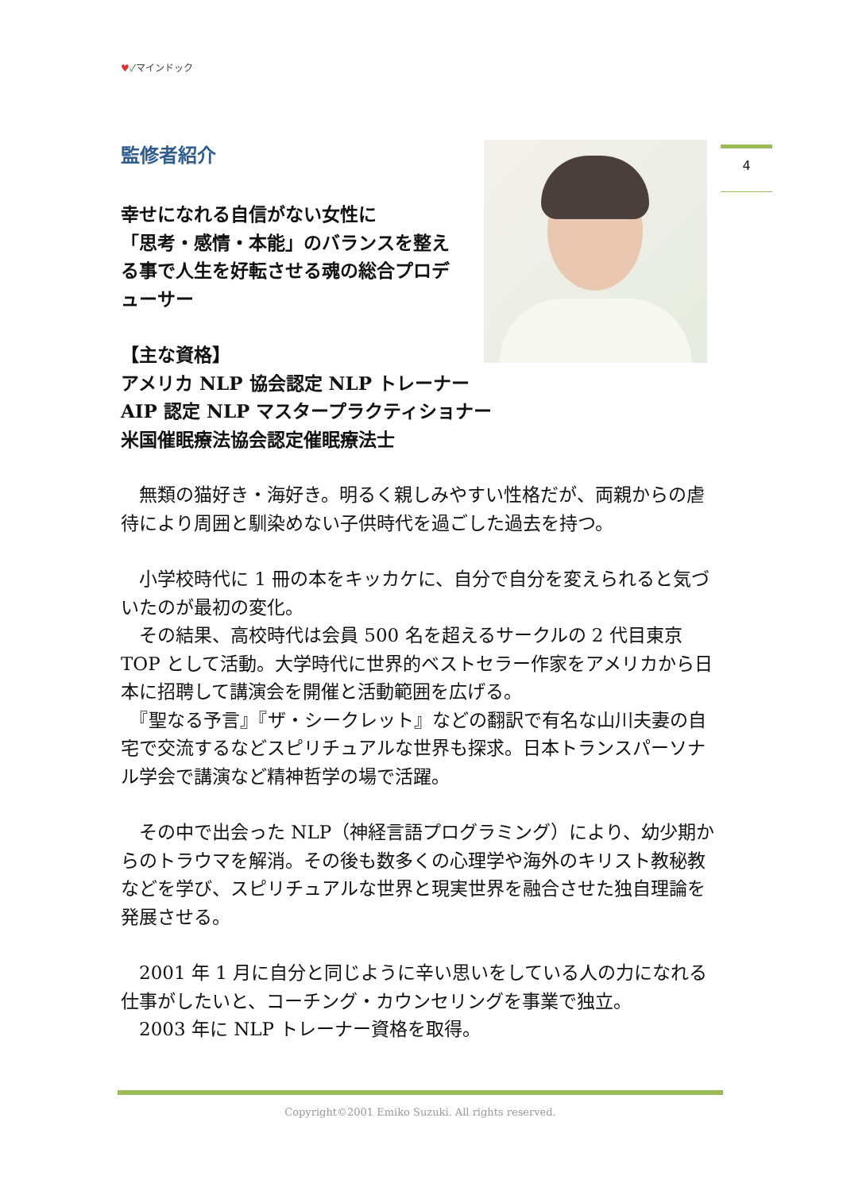♥✓マインドック
4
監修者紹介
幸せになれる自信がない女性に
「思考・感情・本能」のバランスを整える事で人生を好転させる魂の総合プロデューサー
【主な資格】
アメリカ NLP 協会認定 NLP トレーナー
AIP 認定 NLP マスタープラクティショナー
米国催眠療法協会認定催眠療法士
　無類の猫好き・海好き。明るく親しみやすい性格だが、両親からの虐待により周囲と馴染めない子供時代を過ごした過去を持つ。
　小学校時代に 1 冊の本をキッカケに、自分で自分を変えられると気づいたのが最初の変化。
　その結果、高校時代は会員 500 名を超えるサークルの 2 代目東京 TOP として活動。大学時代に世界的ベストセラー作家をアメリカから日本に招聘して講演会を開催と活動範囲を広げる。
　『聖なる予言』『ザ・シークレット』などの翻訳で有名な山川夫妻の自宅で交流するなどスピリチュアルな世界も探求。日本トランスパーソナル学会で講演など精神哲学の場で活躍。
　その中で出会った NLP（神経言語プログラミング）により、幼少期からのトラウマを解消。その後も数多くの心理学や海外のキリスト教秘教などを学び、スピリチュアルな世界と現実世界を融合させた独自理論を発展させる。
　2001 年 1 月に自分と同じように辛い思いをしている人の力になれる仕事がしたいと、コーチング・カウンセリングを事業で独立。
　2003 年に NLP トレーナー資格を取得。
Copyright©2001 Emiko Suzuki. All rights reserved.